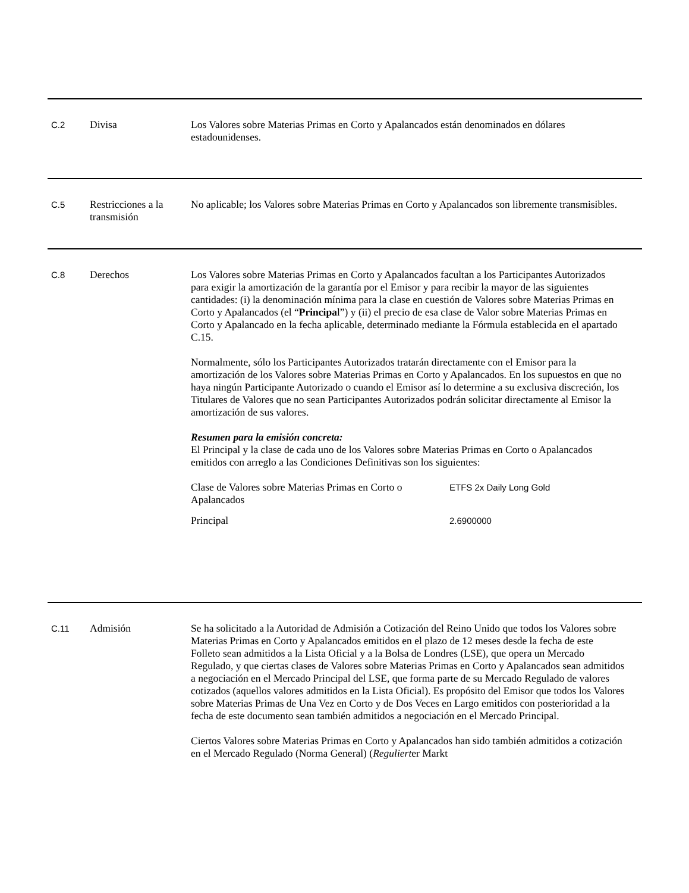C.2
Divisa Los Valores sobre Materias Primas en Corto y Apalancados están denominados en dólares estadounidenses.
C.5
Restricciones a la transmisión
No aplicable; los Valores sobre Materias Primas en Corto y Apalancados son libremente transmisibles.
C.8
Derechos Los Valores sobre Materias Primas en Corto y Apalancados facultan a los Participantes Autorizados para exigir la amortización de la garantía por el Emisor y para recibir la mayor de las siguientes cantidades: (i) la denominación mínima para la clase en cuestión de Valores sobre Materias Primas en Corto y Apalancados (el “Principal”) y (ii) el precio de esa clase de Valor sobre Materias Primas en Corto y Apalancado en la fecha aplicable, determinado mediante la Fórmula establecida en el apartado C.15.
Normalmente, sólo los Participantes Autorizados tratarán directamente con el Emisor para la amortización de los Valores sobre Materias Primas en Corto y Apalancados. En los supuestos en que no haya ningún Participante Autorizado o cuando el Emisor así lo determine a su exclusiva discreción, los Titulares de Valores que no sean Participantes Autorizados podrán solicitar directamente al Emisor la amortización de sus valores.
Resumen para la emisión concreta:
El Principal y la clase de cada uno de los Valores sobre Materias Primas en Corto o Apalancados emitidos con arreglo a las Condiciones Definitivas son los siguientes:
| Clase de Valores sobre Materias Primas en Corto o Apalancados | ETFS 2x Daily Long Gold |
| Principal | 2.6900000 |
C.11
Admisión Se ha solicitado a la Autoridad de Admisión a Cotización del Reino Unido que todos los Valores sobre Materias Primas en Corto y Apalancados emitidos en el plazo de 12 meses desde la fecha de este Folleto sean admitidos a la Lista Oficial y a la Bolsa de Londres (LSE), que opera un Mercado Regulado, y que ciertas clases de Valores sobre Materias Primas en Corto y Apalancados sean admitidos a negociación en el Mercado Principal del LSE, que forma parte de su Mercado Regulado de valores cotizados (aquellos valores admitidos en la Lista Oficial). Es propósito del Emisor que todos los Valores sobre Materias Primas de Una Vez en Corto y de Dos Veces en Largo emitidos con posterioridad a la fecha de este documento sean también admitidos a negociación en el Mercado Principal.
Ciertos Valores sobre Materias Primas en Corto y Apalancados han sido también admitidos a cotización en el Mercado Regulado (Norma General) (Regulierter Markt